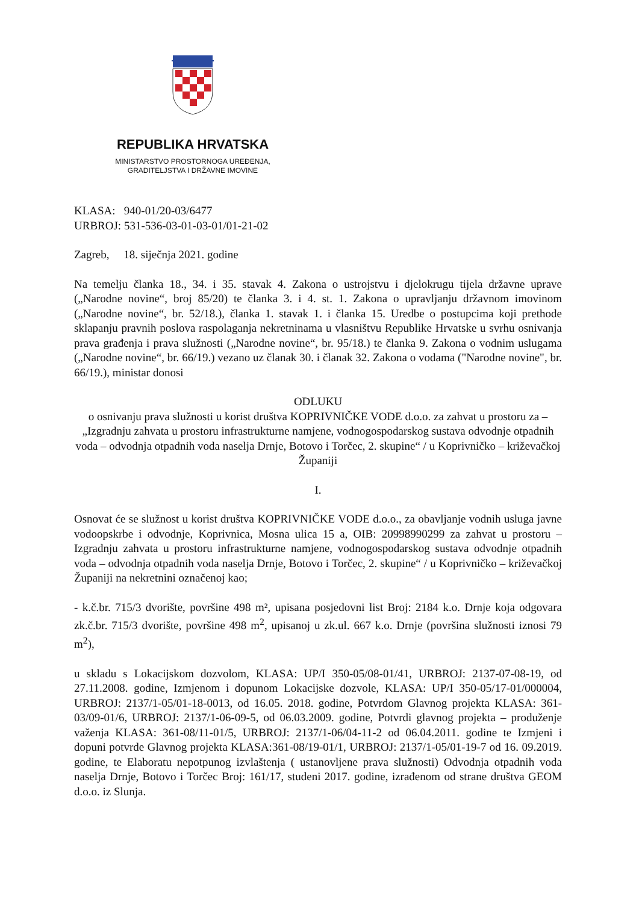REPUBLIKA HRVATSKA
MINISTARSTVO PROSTORNOGA UREĐENJA,
GRADITELJSTVA I DRŽAVNE IMOVINE
KLASA: 940-01/20-03/6477
URBROJ: 531-536-03-01-03-01/01-21-02
Zagreb, 18. siječnja 2021. godine
Na temelju članka 18., 34. i 35. stavak 4. Zakona o ustrojstvu i djelokrugu tijela državne uprave („Narodne novine“, broj 85/20) te članka 3. i 4. st. 1. Zakona o upravljanju državnom imovinom („Narodne novine“, br. 52/18.), članka 1. stavak 1. i članka 15. Uredbe o postupcima koji prethode sklapanju pravnih poslova raspolaganja nekretninama u vlasništvu Republike Hrvatske u svrhu osnivanja prava građenja i prava služnosti („Narodne novine“, br. 95/18.) te članka 9. Zakona o vodnim uslugama („Narodne novine“, br. 66/19.) vezano uz članak 30. i članak 32. Zakona o vodama ("Narodne novine", br. 66/19.), ministar donosi
ODLUKU
o osnivanju prava služnosti u korist društva KOPRIVNIČKE VODE d.o.o. za zahvat u prostoru za – „Izgradnju zahvata u prostoru infrastrukturne namjene, vodnogospodarskog sustava odvodnje otpadnih voda – odvodnja otpadnih voda naselja Drnje, Botovo i Torčec, 2. skupine“ / u Koprivničko – križevačkoj Županiji
I.
Osnovat će se služnost u korist društva KOPRIVNIČKE VODE d.o.o., za obavljanje vodnih usluga javne vodoopskrbe i odvodnje, Koprivnica, Mosna ulica 15 a, OIB: 20998990299 za zahvat u prostoru – Izgradnju zahvata u prostoru infrastrukturne namjene, vodnogospodarskog sustava odvodnje otpadnih voda – odvodnja otpadnih voda naselja Drnje, Botovo i Torčec, 2. skupine“ / u Koprivničko – križevačkoj Županiji na nekretnini označenoj kao;
- k.č.br. 715/3 dvorište, površine 498 m², upisana posjedovni list Broj: 2184 k.o. Drnje koja odgovara zk.č.br. 715/3 dvorište, površine 498 m<sup>2</sup>, upisanoj u zk.ul. 667 k.o. Drnje (površina služnosti iznosi 79 m<sup>2</sup>),
u skladu s Lokacijskom dozvolom, KLASA: UP/I 350-05/08-01/41, URBROJ: 2137-07-08-19, od 27.11.2008. godine, Izmjenom i dopunom Lokacijske dozvole, KLASA: UP/I 350-05/17-01/000004, URBROJ: 2137/1-05/01-18-0013, od 16.05. 2018. godine, Potvrdom Glavnog projekta KLASA: 361-03/09-01/6, URBROJ: 2137/1-06-09-5, od 06.03.2009. godine, Potvrdi glavnog projekta – produženje važenja KLASA: 361-08/11-01/5, URBROJ: 2137/1-06/04-11-2 od 06.04.2011. godine te Izmjeni i dopuni potvrde Glavnog projekta KLASA:361-08/19-01/1, URBROJ: 2137/1-05/01-19-7 od 16. 09.2019. godine, te Elaboratu nepotpunog izvlaštenja ( ustanovljene prava služnosti) Odvodnja otpadnih voda naselja Drnje, Botovo i Torčec Broj: 161/17, studeni 2017. godine, izrađenom od strane društva GEOM d.o.o. iz Slunja.